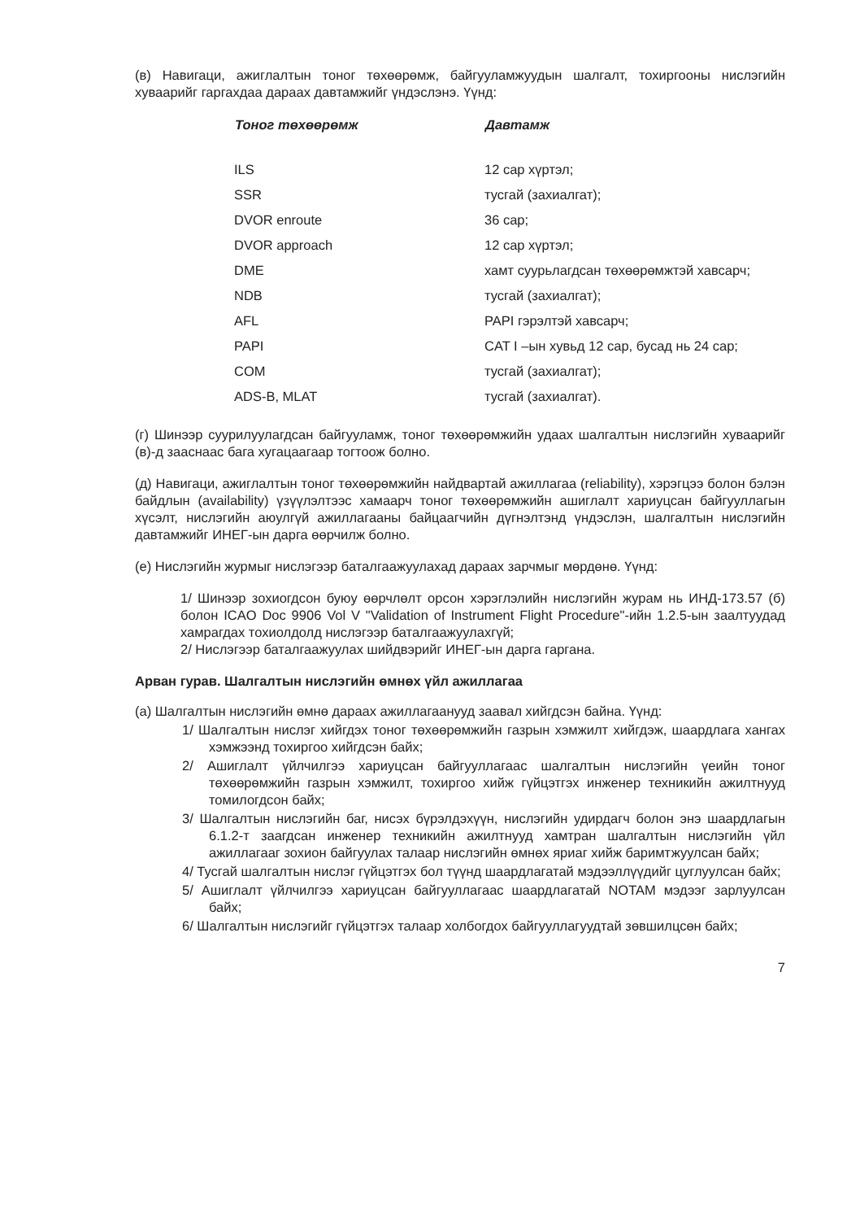(в) Навигаци, ажиглалтын тоног төхөөрөмж, байгууламжуудын шалгалт, тохиргооны нислэгийн хуваарийг гаргахдаа дараах давтамжийг үндэслэнэ. Үүнд:
| Тоног төхөөрөмж | Давтамж |
| --- | --- |
| ILS | 12 сар хүртэл; |
| SSR | тусгай (захиалгат); |
| DVOR enroute | 36 сар; |
| DVOR approach | 12 сар хүртэл; |
| DME | хамт суурьлагдсан төхөөрөмжтэй хавсарч; |
| NDB | тусгай (захиалгат); |
| AFL | PAPI гэрэлтэй хавсарч; |
| PAPI | CAT I –ын хувьд 12 сар, бусад нь 24 сар; |
| COM | тусгай (захиалгат); |
| ADS-B, MLAT | тусгай (захиалгат). |
(г) Шинээр суурилуулагдсан байгууламж, тоног төхөөрөмжийн удаах шалгалтын нислэгийн хуваарийг (в)-д заасна­ас бага хугацаагаар тогтоож болно.
(д) Навигаци, ажиглалтын тоног төхөөрөмжийн найдвартай ажиллагаа (reliability), хэрэгцээ болон бэлэн байдлын (availability) үзүүлэлтээс хамаарч тоног төхөөрөмжийн ашиглалт хариуцсан байгууллагын хүсэлт, нислэгийн аюулгүй ажиллагааны байцаагчийн дүгнэлтэнд үндэслэн, шалгалтын нислэгийн давтамжийг ИНЕГ-ын дарга өөрчилж болно.
(е) Нислэгийн журмыг нислэгээр баталгаажуулахад дараах зарчмыг мөрдөнө. Үүнд:
1/ Шинээр зохиогдсон буюу өөрчлөлт орсон хэрэглэлийн нислэгийн журам нь ИНД-173.57 (б) болон ICAO Doc 9906 Vol V "Validation of Instrument Flight Procedure"-ийн 1.2.5-ын заалтуудад хамрагдах тохиолдолд нислэгээр баталгаажуулахгүй;
2/ Нислэгээр баталгаажуулах шийдвэрийг ИНЕГ-ын дарга гаргана.
Арван гурав. Шалгалтын нислэгийн өмнөх үйл ажиллагаа
(а) Шалгалтын нислэгийн өмнө дараах ажиллагаанууд заавал хийгдсэн байна. Үүнд:
1/ Шалгалтын нислэг хийгдэх тоног төхөөрөмжийн газрын хэмжилт хийгдэж, шаардлага хангах хэмжээнд тохиргоо хийгдсэн байх;
2/ Ашиглалт үйлчилгээ хариуцсан байгууллагаас шалгалтын нислэгийн үеийн тоног төхөөрөмжийн газрын хэмжилт, тохиргоо хийж гүйцэтгэх инженер техникийн ажилтнууд томилогдсон байх;
3/ Шалгалтын нислэгийн баг, нисэх бүрэлдэхүүн, нислэгийн удирдагч болон энэ шаардлагын 6.1.2-т заагдсан инженер техникийн ажилтнууд хамтран шалгалтын нислэгийн үйл ажиллагааг зохион байгуулах талаар нислэгийн өмнөх яриаг хийж баримтжуулсан байх;
4/ Тусгай шалгалтын нислэг гүйцэтгэх бол түүнд шаардлагатай мэдээллүүдийг цуглуулсан байх;
5/ Ашиглалт үйлчилгээ хариуцсан байгууллагаас шаардлагатай NOTAM мэдээг зарлуулсан байх;
6/ Шалгалтын нислэгийг гүйцэтгэх талаар холбогдох байгууллагуудтай зөвшилцсөн байх;
7